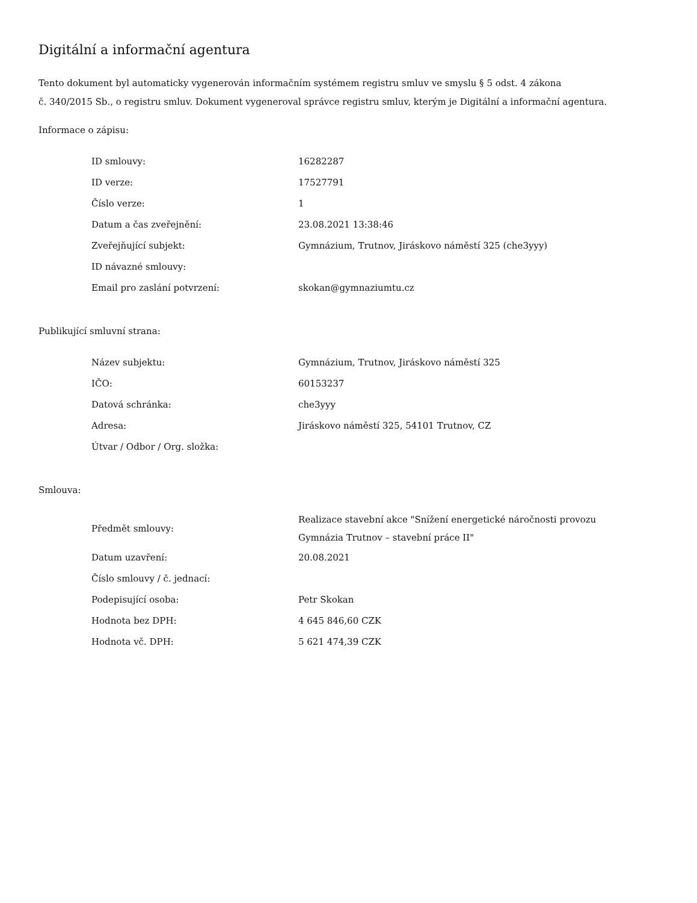Digitální a informační agentura
Tento dokument byl automaticky vygenerován informačním systémem registru smluv ve smyslu § 5 odst. 4 zákona
č. 340/2015 Sb., o registru smluv. Dokument vygeneroval správce registru smluv, kterým je Digitální a informační agentura.
Informace o zápisu:
| ID smlouvy: | 16282287 |
| ID verze: | 17527791 |
| Číslo verze: | 1 |
| Datum a čas zveřejnění: | 23.08.2021 13:38:46 |
| Zveřejňující subjekt: | Gymnázium, Trutnov, Jiráskovo náměstí 325 (che3yyy) |
| ID návazné smlouvy: | |
| Email pro zaslání potvrzení: | skokan@gymnaziumtu.cz |
Publikující smluvní strana:
| Název subjektu: | Gymnázium, Trutnov, Jiráskovo náměstí 325 |
| IČO: | 60153237 |
| Datová schránka: | che3yyy |
| Adresa: | Jiráskovo náměstí 325, 54101 Trutnov, CZ |
| Útvar / Odbor / Org. složka: | |
Smlouva:
| Předmět smlouvy: | Realizace stavební akce "Snížení energetické náročnosti provozu Gymnázia Trutnov – stavební práce II" |
| Datum uzavření: | 20.08.2021 |
| Číslo smlouvy / č. jednací: | |
| Podepisující osoba: | Petr Skokan |
| Hodnota bez DPH: | 4 645 846,60 CZK |
| Hodnota vč. DPH: | 5 621 474,39 CZK |